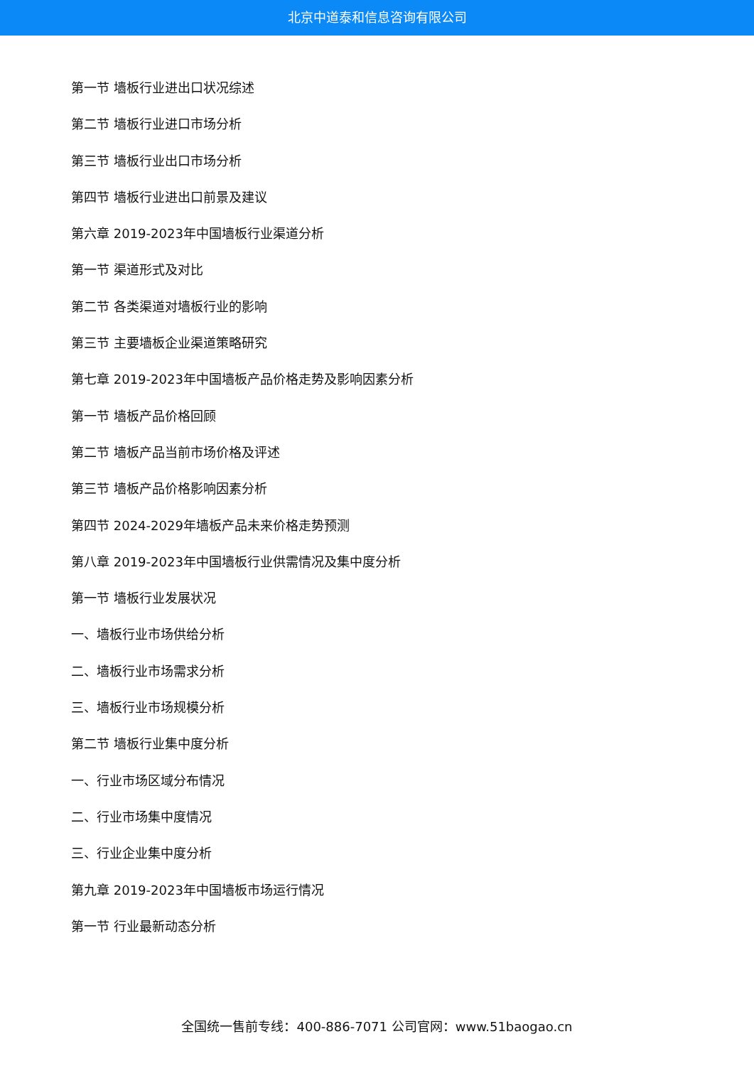北京中道泰和信息咨询有限公司
第一节 墙板行业进出口状况综述
第二节 墙板行业进口市场分析
第三节 墙板行业出口市场分析
第四节 墙板行业进出口前景及建议
第六章 2019-2023年中国墙板行业渠道分析
第一节 渠道形式及对比
第二节 各类渠道对墙板行业的影响
第三节 主要墙板企业渠道策略研究
第七章 2019-2023年中国墙板产品价格走势及影响因素分析
第一节 墙板产品价格回顾
第二节 墙板产品当前市场价格及评述
第三节 墙板产品价格影响因素分析
第四节 2024-2029年墙板产品未来价格走势预测
第八章 2019-2023年中国墙板行业供需情况及集中度分析
第一节 墙板行业发展状况
一、墙板行业市场供给分析
二、墙板行业市场需求分析
三、墙板行业市场规模分析
第二节 墙板行业集中度分析
一、行业市场区域分布情况
二、行业市场集中度情况
三、行业企业集中度分析
第九章 2019-2023年中国墙板市场运行情况
第一节 行业最新动态分析
全国统一售前专线：400-886-7071 公司官网：www.51baogao.cn